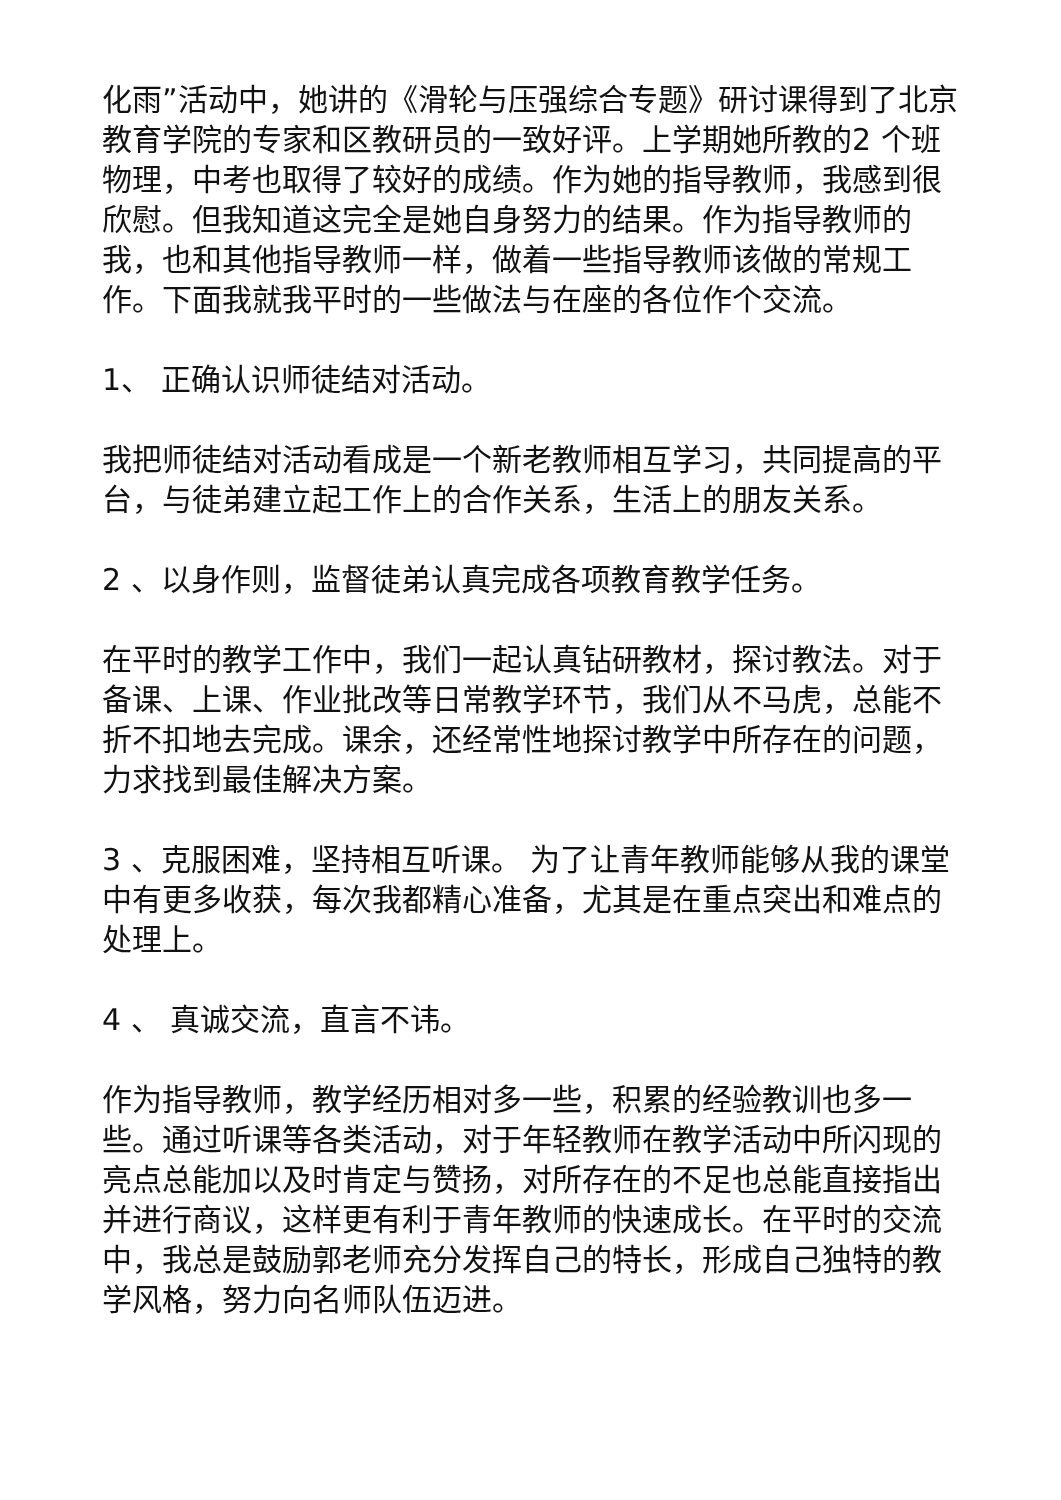化雨”活动中，她讲的《滑轮与压强综合专题》研讨课得到了北京教育学院的专家和区教研员的一致好评。上学期她所教的2 个班物理，中考也取得了较好的成绩。作为她的指导教师，我感到很欣慰。但我知道这完全是她自身努力的结果。作为指导教师的我，也和其他指导教师一样，做着一些指导教师该做的常规工作。下面我就我平时的一些做法与在座的各位作个交流。
1、 正确认识师徒结对活动。
我把师徒结对活动看成是一个新老教师相互学习，共同提高的平台，与徒弟建立起工作上的合作关系，生活上的朋友关系。
2 、以身作则，监督徒弟认真完成各项教育教学任务。
在平时的教学工作中，我们一起认真钻研教材，探讨教法。对于备课、上课、作业批改等日常教学环节，我们从不马虎，总能不折不扣地去完成。课余，还经常性地探讨教学中所存在的问题，力求找到最佳解决方案。
3 、克服困难，坚持相互听课。 为了让青年教师能够从我的课堂中有更多收获，每次我都精心准备，尤其是在重点突出和难点的处理上。
4 、 真诚交流，直言不讳。
作为指导教师，教学经历相对多一些，积累的经验教训也多一些。通过听课等各类活动，对于年轻教师在教学活动中所闪现的亮点总能加以及时肯定与赞扬，对所存在的不足也总能直接指出并进行商议，这样更有利于青年教师的快速成长。在平时的交流中，我总是鼓励郭老师充分发挥自己的特长，形成自己独特的教学风格，努力向名师队伍迈进。